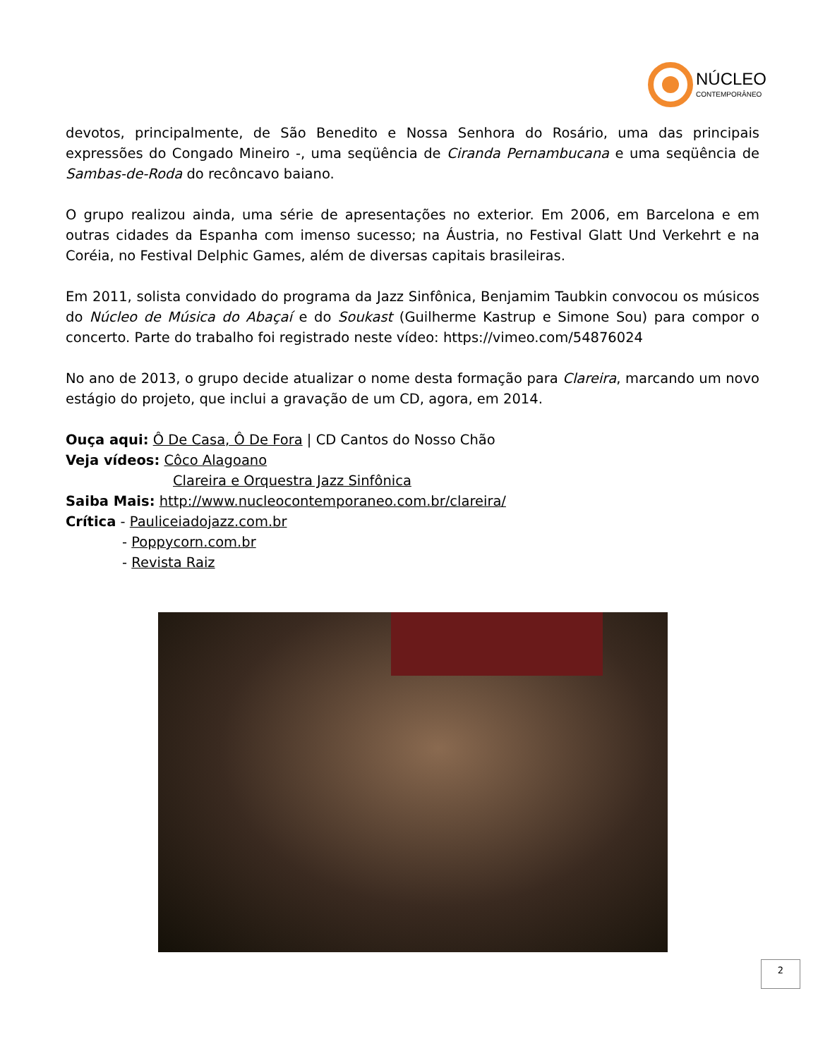NÚCLEO
CONTEMPORÂNEO
devotos, principalmente, de São Benedito e Nossa Senhora do Rosário, uma das principais expressões do Congado Mineiro -, uma seqüência de Ciranda Pernambucana e uma seqüência de Sambas-de-Roda do recôncavo baiano.
O grupo realizou ainda, uma série de apresentações no exterior. Em 2006, em Barcelona e em outras cidades da Espanha com imenso sucesso; na Áustria, no Festival Glatt Und Verkehrt e na Coréia, no Festival Delphic Games, além de diversas capitais brasileiras.
Em 2011, solista convidado do programa da Jazz Sinfônica, Benjamim Taubkin convocou os músicos do Núcleo de Música do Abaçaí e do Soukast (Guilherme Kastrup e Simone Sou) para compor o concerto. Parte do trabalho foi registrado neste vídeo: https://vimeo.com/54876024
No ano de 2013, o grupo decide atualizar o nome desta formação para Clareira, marcando um novo estágio do projeto, que inclui a gravação de um CD, agora, em 2014.
Ouça aqui: Ô De Casa, Ô De Fora | CD Cantos do Nosso Chão
Veja vídeos: Côco Alagoano
Clareira e Orquestra Jazz Sinfônica
Saiba Mais: http://www.nucleocontemporaneo.com.br/clareira/
Crítica - Pauliceiadojazz.com.br
- Poppycorn.com.br
- Revista Raiz
2